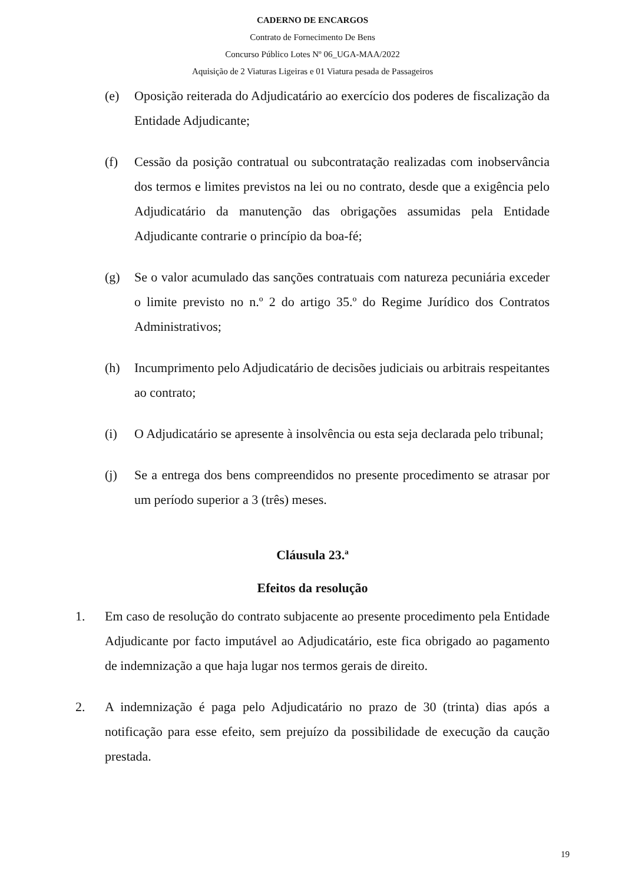CADERNO DE ENCARGOS
Contrato de Fornecimento De Bens
Concurso Público Lotes Nº 06_UGA-MAA/2022
Aquisição de 2 Viaturas Ligeiras e 01 Viatura pesada de Passageiros
(e) Oposição reiterada do Adjudicatário ao exercício dos poderes de fiscalização da Entidade Adjudicante;
(f) Cessão da posição contratual ou subcontratação realizadas com inobservância dos termos e limites previstos na lei ou no contrato, desde que a exigência pelo Adjudicatário da manutenção das obrigações assumidas pela Entidade Adjudicante contrarie o princípio da boa-fé;
(g) Se o valor acumulado das sanções contratuais com natureza pecuniária exceder o limite previsto no n.º 2 do artigo 35.º do Regime Jurídico dos Contratos Administrativos;
(h) Incumprimento pelo Adjudicatário de decisões judiciais ou arbitrais respeitantes ao contrato;
(i) O Adjudicatário se apresente à insolvência ou esta seja declarada pelo tribunal;
(j) Se a entrega dos bens compreendidos no presente procedimento se atrasar por um período superior a 3 (três) meses.
Cláusula 23.ª
Efeitos da resolução
1. Em caso de resolução do contrato subjacente ao presente procedimento pela Entidade Adjudicante por facto imputável ao Adjudicatário, este fica obrigado ao pagamento de indemnização a que haja lugar nos termos gerais de direito.
2. A indemnização é paga pelo Adjudicatário no prazo de 30 (trinta) dias após a notificação para esse efeito, sem prejuízo da possibilidade de execução da caução prestada.
19